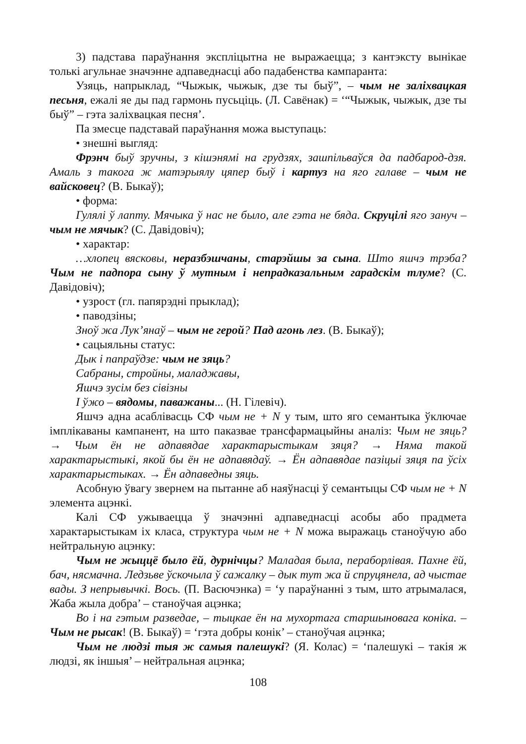3) падстава параўнання эксплiцытна не выражаецца; з кантэксту вынiкае толькi агульнае значэнне адпаведнасцi або падабенства кампаранта:
Узяць, напрыклад, “Чыжык, чыжык, дзе ты быў”, – чым не залiхвацкая песьня, ежалi яе ды пад гармонь пусьцiць. (Л. Савёнак) = ‘“Чыжык, чыжык, дзе ты быў” – гэта залiхвацкая песня’.
Па змесце падставай параўнання можа выступаць:
• знешнi выгляд:
Фрэнч быў зручны, з кiшэнямi на грудзях, зашпiльваўся да падбарод-дзя. Амаль з такога ж матэрыялу цяпер быў i картуз на яго галаве – чым не вайсковец? (В. Быкаў);
• форма:
Гулялi ў лапту. Мячыка ў нас не было, але гэта не бяда. Скруцiлi яго зануч – чым не мячык? (С. Давiдовiч);
• характар:
…хлопец вясковы, неразбэшчаны, старэйшы за сына. Што яшчэ трэба? Чым не падпора сыну ў мутным i непрадказальным гарадскiм тлуме? (С. Давiдовiч);
• узрост (гл. папярэднi прыклад);
• паводзiны;
Зноў жа Лук’янаў – чым не герой? Пад агонь лез. (В. Быкаў);
• сацыяльны статус:
Дык i папраўдзе: чым не зяць?
Сабраны, стройны, маладжавы,
Яшчэ зусiм без сiвiзны
I ўжо – вядомы, паважаны... (Н. Гiлевiч).
Яшчэ адна асаблiвасць СФ чым не + N у тым, што яго семантыка ўключае iмплiкаваны кампанент, на што паказвае трансфармацыйны аналiз: Чым не зяць? → Чым ён не адпавядае характарыстыкам зяця? → Няма такой характарыстыкi, якой бы ён не адпавядаў. → Ён адпавядае пазiцыi зяця па ўсiх характарыстыках. → Ён адпаведны зяць.
Асобную ўвагу звернем на пытанне аб наяўнасцi ў семантыцы СФ чым не + N элемента ацэнкi.
Калi СФ ужываецца ў значэннi адпаведнасцi асобы або прадмета характарыстыкам iх класа, структура чым не + N можа выражаць станоўчую або нейтральную ацэнку:
Чым не жыццё было ёй, дурнiчцы? Маладая была, пераборлiвая. Пахне ёй, бач, нясмачна. Ледзьве ўскочыла ў сажалку – дык тут жа й спруцянела, ад чыстае вады. З непрывычкi. Вось. (П. Васючэнка) = ‘у параўнаннi з тым, што атрымалася, Жаба жыла добра’ – станоўчая ацэнка;
Во i на гэтым разведае, – тыцкае ён на мухортага старшыновага конiка. – Чым не рысак! (В. Быкаў) = ‘гэта добры конiк’ – станоўчая ацэнка;
Чым не людзi тыя ж самыя палешукi? (Я. Колас) = ‘палешукi – такiя ж людзi, як iншыя’ – нейтральная ацэнка;
108